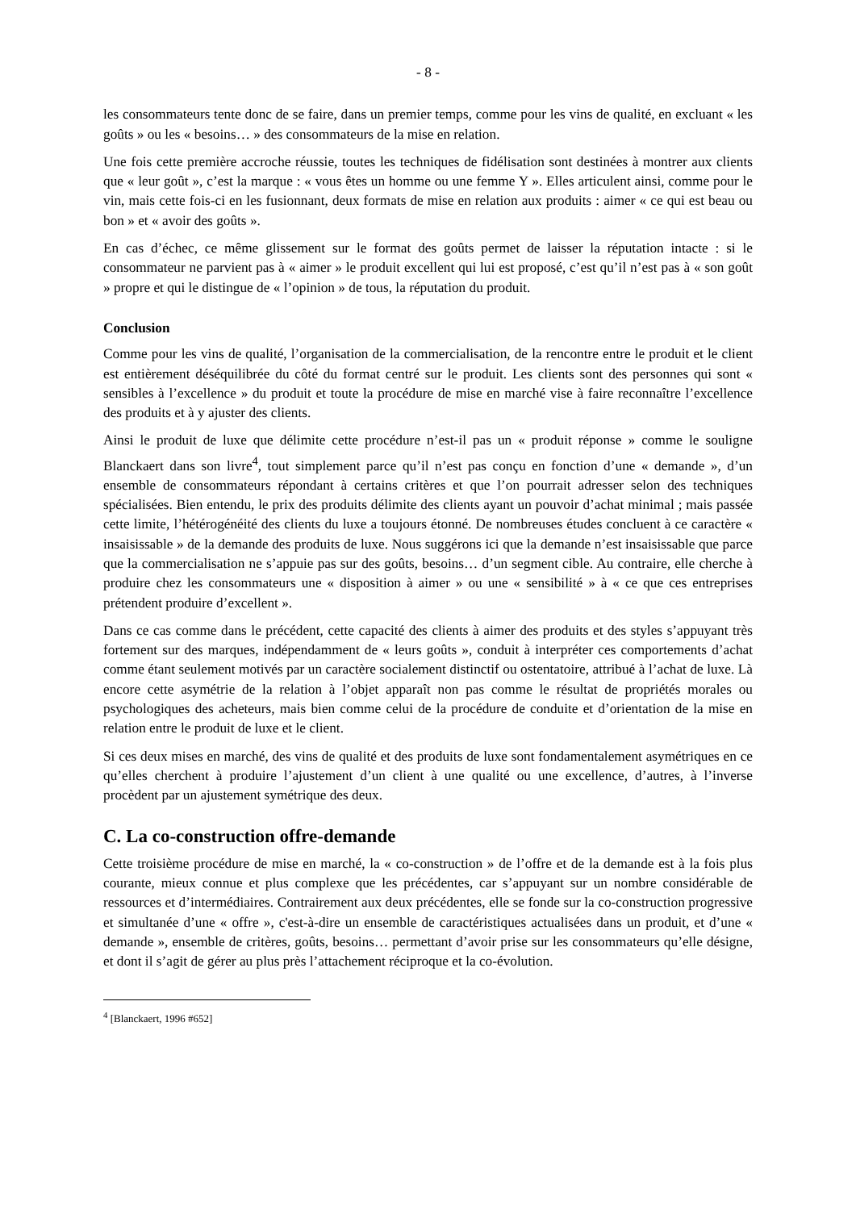- 8 -
les consommateurs tente donc de se faire, dans un premier temps, comme pour les vins de qualité, en excluant « les goûts » ou les « besoins… » des consommateurs de la mise en relation.
Une fois cette première accroche réussie, toutes les techniques de fidélisation sont destinées à montrer aux clients que « leur goût », c’est la marque : « vous êtes un homme ou une femme Y ». Elles articulent ainsi, comme pour le vin, mais cette fois-ci en les fusionnant, deux formats de mise en relation aux produits : aimer « ce qui est beau ou bon » et « avoir des goûts ».
En cas d’échec, ce même glissement sur le format des goûts permet de laisser la réputation intacte : si le consommateur ne parvient pas à « aimer » le produit excellent qui lui est proposé, c’est qu’il n’est pas à « son goût » propre et qui le distingue de « l’opinion » de tous, la réputation du produit.
Conclusion
Comme pour les vins de qualité, l’organisation de la commercialisation, de la rencontre entre le produit et le client est entièrement déséquilibrée du côté du format centré sur le produit. Les clients sont des personnes qui sont « sensibles à l’excellence » du produit et toute la procédure de mise en marché vise à faire reconnaître l’excellence des produits et à y ajuster des clients.
Ainsi le produit de luxe que délimite cette procédure n’est-il pas un « produit réponse » comme le souligne Blanckaert dans son livre<sup>4</sup>, tout simplement parce qu’il n’est pas conçu en fonction d’une « demande », d’un ensemble de consommateurs répondant à certains critères et que l’on pourrait adresser selon des techniques spécialisées. Bien entendu, le prix des produits délimite des clients ayant un pouvoir d’achat minimal ; mais passée cette limite, l’hétérogénéité des clients du luxe a toujours étonné. De nombreuses études concluent à ce caractère « insaisissable » de la demande des produits de luxe. Nous suggérons ici que la demande n’est insaisissable que parce que la commercialisation ne s’appuie pas sur des goûts, besoins… d’un segment cible. Au contraire, elle cherche à produire chez les consommateurs une « disposition à aimer » ou une « sensibilité » à « ce que ces entreprises prétendent produire d’excellent ».
Dans ce cas comme dans le précédent, cette capacité des clients à aimer des produits et des styles s’appuyant très fortement sur des marques, indépendamment de « leurs goûts », conduit à interpréter ces comportements d’achat comme étant seulement motivés par un caractère socialement distinctif ou ostentatoire, attribué à l’achat de luxe. Là encore cette asymétrie de la relation à l’objet apparaît non pas comme le résultat de propriétés morales ou psychologiques des acheteurs, mais bien comme celui de la procédure de conduite et d’orientation de la mise en relation entre le produit de luxe et le client.
Si ces deux mises en marché, des vins de qualité et des produits de luxe sont fondamentalement asymétriques en ce qu’elles cherchent à produire l’ajustement d’un client à une qualité ou une excellence, d’autres, à l’inverse procèdent par un ajustement symétrique des deux.
C. La co-construction offre-demande
Cette troisième procédure de mise en marché, la « co-construction » de l’offre et de la demande est à la fois plus courante, mieux connue et plus complexe que les précédentes, car s’appuyant sur un nombre considérable de ressources et d’intermédiaires. Contrairement aux deux précédentes, elle se fonde sur la co-construction progressive et simultanée d’une « offre », c'est-à-dire un ensemble de caractéristiques actualisées dans un produit, et d’une « demande », ensemble de critères, goûts, besoins… permettant d’avoir prise sur les consommateurs qu’elle désigne, et dont il s’agit de gérer au plus près l’attachement réciproque et la co-évolution.
<sup>4</sup> [Blanckaert, 1996 #652]